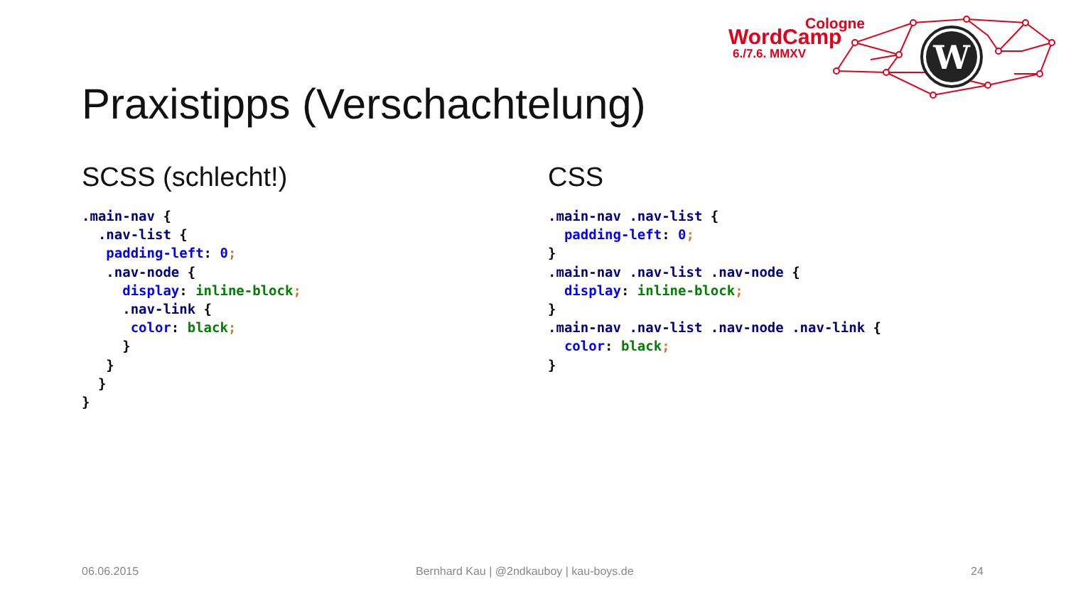Cologne
WordCamp
6./7.6. MMXV
W
Praxistipps (Verschachtelung)
SCSS (schlecht!)
.main-nav {
  .nav-list {
   padding-left: 0;
   .nav-node {
     display: inline-block;
     .nav-link {
      color: black;
     }
   }
  }
}
CSS
.main-nav .nav-list {
  padding-left: 0;
}
.main-nav .nav-list .nav-node {
  display: inline-block;
}
.main-nav .nav-list .nav-node .nav-link {
  color: black;
}
06.06.2015
Bernhard Kau | @2ndkauboy | kau-boys.de
24